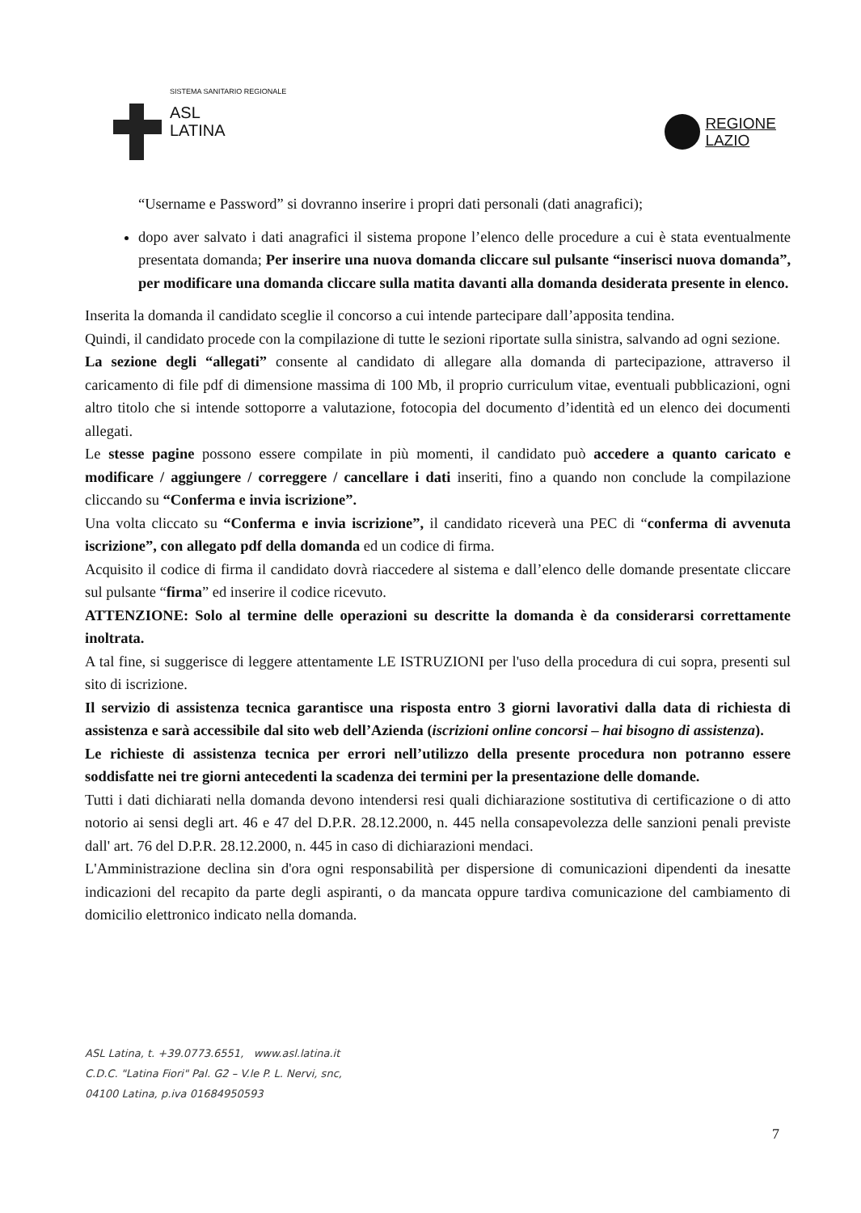SISTEMA SANITARIO REGIONALE
ASL
LATINA
REGIONE
LAZIO
“Username e Password” si dovranno inserire i propri dati personali (dati anagrafici);
dopo aver salvato i dati anagrafici il sistema propone l’elenco delle procedure a cui è stata eventualmente presentata domanda; Per inserire una nuova domanda cliccare sul pulsante “inserisci nuova domanda”, per modificare una domanda cliccare sulla matita davanti alla domanda desiderata presente in elenco.
Inserita la domanda il candidato sceglie il concorso a cui intende partecipare dall’apposita tendina.
Quindi, il candidato procede con la compilazione di tutte le sezioni riportate sulla sinistra, salvando ad ogni sezione.
La sezione degli “allegati” consente al candidato di allegare alla domanda di partecipazione, attraverso il caricamento di file pdf di dimensione massima di 100 Mb, il proprio curriculum vitae, eventuali pubblicazioni, ogni altro titolo che si intende sottoporre a valutazione, fotocopia del documento d’identità ed un elenco dei documenti allegati.
Le stesse pagine possono essere compilate in più momenti, il candidato può accedere a quanto caricato e modificare / aggiungere / correggere / cancellare i dati inseriti, fino a quando non conclude la compilazione cliccando su “Conferma e invia iscrizione”.
Una volta cliccato su “Conferma e invia iscrizione”, il candidato riceverà una PEC di “conferma di avvenuta iscrizione”, con allegato pdf della domanda ed un codice di firma.
Acquisito il codice di firma il candidato dovrà riaccedere al sistema e dall’elenco delle domande presentate cliccare sul pulsante “firma” ed inserire il codice ricevuto.
ATTENZIONE: Solo al termine delle operazioni su descritte la domanda è da considerarsi correttamente inoltrata.
A tal fine, si suggerisce di leggere attentamente LE ISTRUZIONI per l'uso della procedura di cui sopra, presenti sul sito di iscrizione.
Il servizio di assistenza tecnica garantisce una risposta entro 3 giorni lavorativi dalla data di richiesta di assistenza e sarà accessibile dal sito web dell’Azienda (iscrizioni online concorsi – hai bisogno di assistenza).
Le richieste di assistenza tecnica per errori nell’utilizzo della presente procedura non potranno essere soddisfatte nei tre giorni antecedenti la scadenza dei termini per la presentazione delle domande.
Tutti i dati dichiarati nella domanda devono intendersi resi quali dichiarazione sostitutiva di certificazione o di atto notorio ai sensi degli art. 46 e 47 del D.P.R. 28.12.2000, n. 445 nella consapevolezza delle sanzioni penali previste dall' art. 76 del D.P.R. 28.12.2000, n. 445 in caso di dichiarazioni mendaci.
L'Amministrazione declina sin d'ora ogni responsabilità per dispersione di comunicazioni dipendenti da inesatte indicazioni del recapito da parte degli aspiranti, o da mancata oppure tardiva comunicazione del cambiamento di domicilio elettronico indicato nella domanda.
ASL Latina, t. +39.0773.6551, www.asl.latina.it
C.D.C. "Latina Fiori" Pal. G2 – V.le P. L. Nervi, snc,
04100 Latina, p.iva 01684950593
7